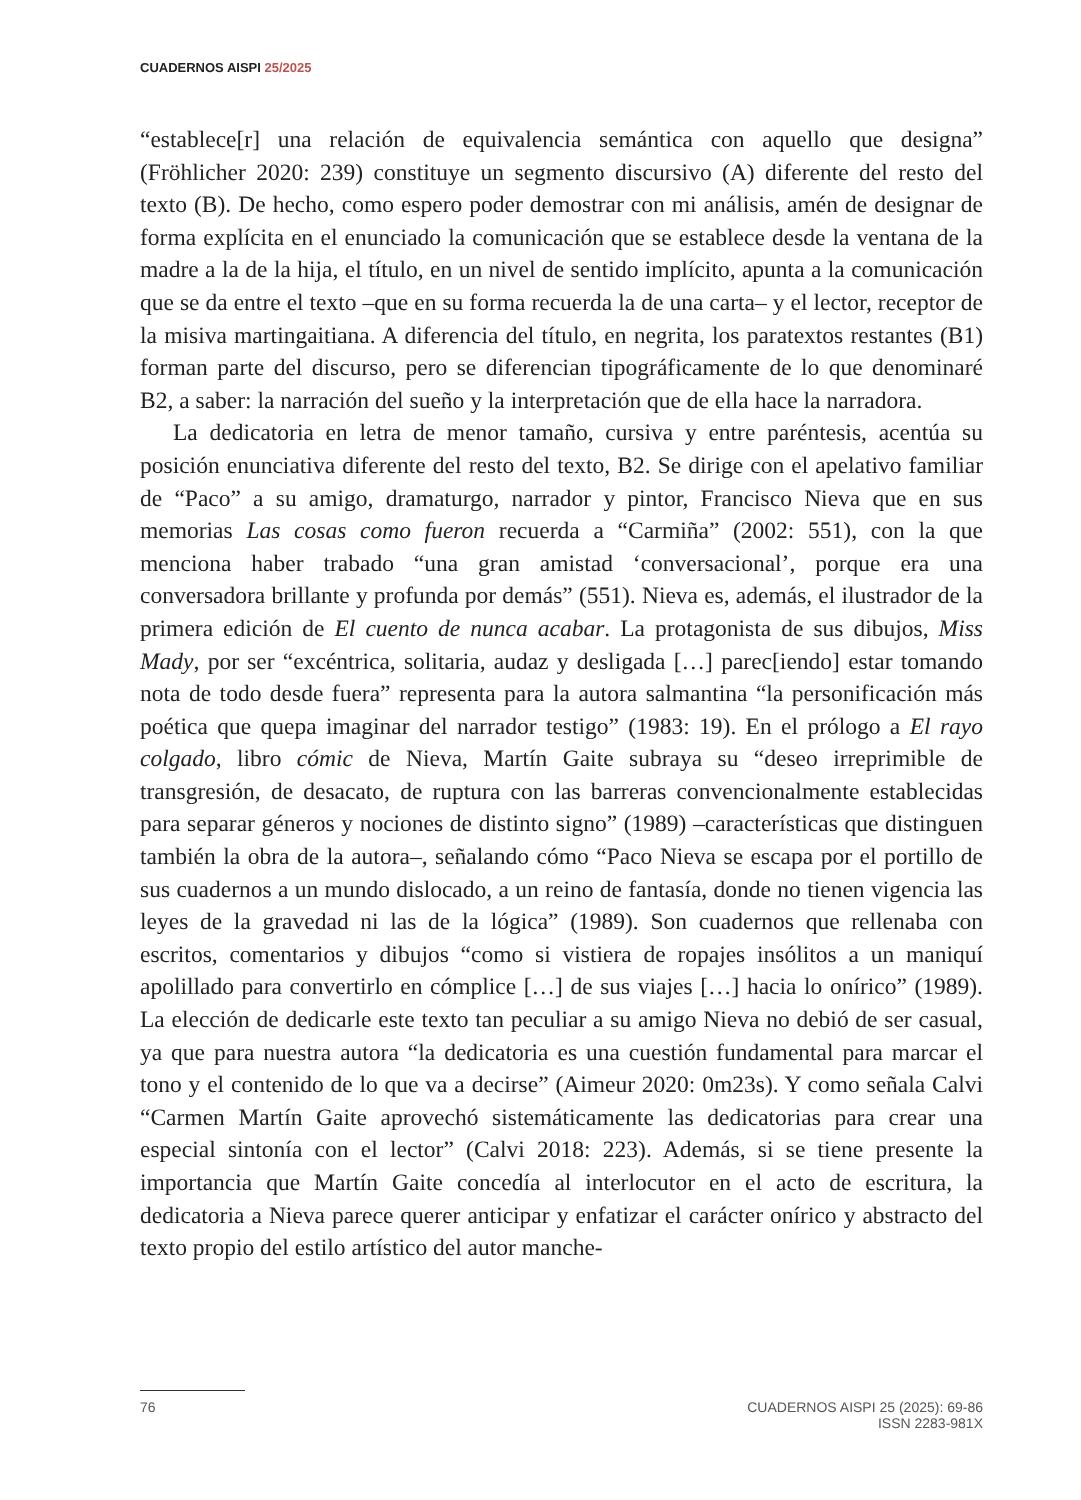CUADERNOS AISPI 25/2025
“establece[r] una relación de equivalencia semántica con aquello que designa” (Fröhlicher 2020: 239) constituye un segmento discursivo (A) diferente del resto del texto (B). De hecho, como espero poder demostrar con mi análisis, amén de designar de forma explícita en el enunciado la comunicación que se establece desde la ventana de la madre a la de la hija, el título, en un nivel de sentido implícito, apunta a la comunicación que se da entre el texto –que en su forma recuerda la de una carta– y el lector, receptor de la misiva martingaitiana. A diferencia del título, en negrita, los paratextos restantes (B1) forman parte del discurso, pero se diferencian tipográficamente de lo que denominaré B2, a saber: la narración del sueño y la interpretación que de ella hace la narradora.
La dedicatoria en letra de menor tamaño, cursiva y entre paréntesis, acentúa su posición enunciativa diferente del resto del texto, B2. Se dirige con el apelativo familiar de “Paco” a su amigo, dramaturgo, narrador y pintor, Francisco Nieva que en sus memorias Las cosas como fueron recuerda a “Carmiña” (2002: 551), con la que menciona haber trabado “una gran amistad ‘conversacional’, porque era una conversadora brillante y profunda por demás” (551). Nieva es, además, el ilustrador de la primera edición de El cuento de nunca acabar. La protagonista de sus dibujos, Miss Mady, por ser “excéntrica, solitaria, audaz y desligada […] parec[iendo] estar tomando nota de todo desde fuera” representa para la autora salmantina “la personificación más poética que quepa imaginar del narrador testigo” (1983: 19). En el prólogo a El rayo colgado, libro cómic de Nieva, Martín Gaite subraya su “deseo irreprimible de transgresión, de desacato, de ruptura con las barreras convencionalmente establecidas para separar géneros y nociones de distinto signo” (1989) –características que distinguen también la obra de la autora–, señalando cómo “Paco Nieva se escapa por el portillo de sus cuadernos a un mundo dislocado, a un reino de fantasía, donde no tienen vigencia las leyes de la gravedad ni las de la lógica” (1989). Son cuadernos que rellenaba con escritos, comentarios y dibujos “como si vistiera de ropajes insólitos a un maniquí apolillado para convertirlo en cómplice […] de sus viajes […] hacia lo onírico” (1989). La elección de dedicarle este texto tan peculiar a su amigo Nieva no debió de ser casual, ya que para nuestra autora “la dedicatoria es una cuestión fundamental para marcar el tono y el contenido de lo que va a decirse” (Aimeur 2020: 0m23s). Y como señala Calvi “Carmen Martín Gaite aprovechó sistemáticamente las dedicatorias para crear una especial sintonía con el lector” (Calvi 2018: 223). Además, si se tiene presente la importancia que Martín Gaite concedía al interlocutor en el acto de escritura, la dedicatoria a Nieva parece querer anticipar y enfatizar el carácter onírico y abstracto del texto propio del estilo artístico del autor manche-
76 CUADERNOS AISPI 25 (2025): 69-86
ISSN 2283-981X